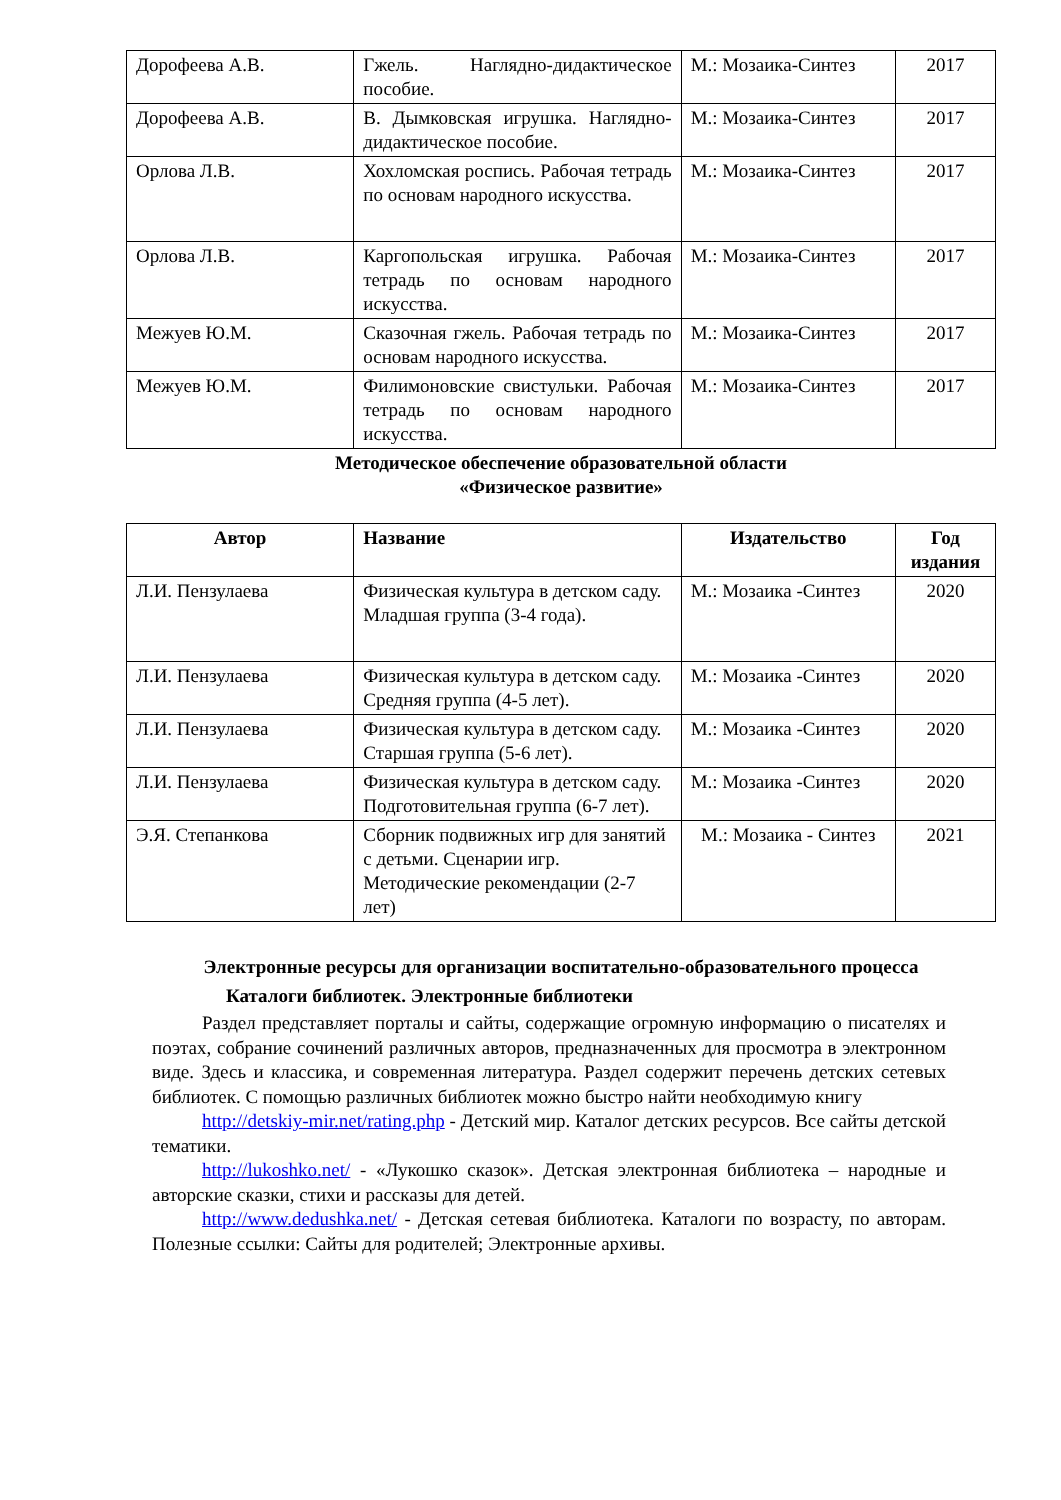| Дорофеева А.В. | Гжель. Наглядно-дидактическое пособие. | М.: Мозаика-Синтез | 2017 |
| Дорофеева А.В. | В. Дымковская игрушка. Наглядно-дидактическое пособие. | М.: Мозаика-Синтез | 2017 |
| Орлова Л.В. | Хохломская роспись. Рабочая тетрадь по основам народного искусства. | М.: Мозаика-Синтез | 2017 |
| Орлова Л.В. | Каргопольская игрушка. Рабочая тетрадь по основам народного искусства. | М.: Мозаика-Синтез | 2017 |
| Межуев Ю.М. | Сказочная гжель. Рабочая тетрадь по основам народного искусства. | М.: Мозаика-Синтез | 2017 |
| Межуев Ю.М. | Филимоновские свистульки. Рабочая тетрадь по основам народного искусства. | М.: Мозаика-Синтез | 2017 |
Методическое обеспечение образовательной области
«Физическое развитие»
| Автор | Название | Издательство | Год издания |
| --- | --- | --- | --- |
| Л.И. Пензулаева | Физическая культура в детском саду. Младшая группа (3-4 года). | М.: Мозаика -Синтез | 2020 |
| Л.И. Пензулаева | Физическая культура в детском саду. Средняя группа (4-5 лет). | М.: Мозаика -Синтез | 2020 |
| Л.И. Пензулаева | Физическая культура в детском саду. Старшая группа (5-6 лет). | М.: Мозаика -Синтез | 2020 |
| Л.И. Пензулаева | Физическая культура в детском саду. Подготовительная группа (6-7 лет). | М.: Мозаика -Синтез | 2020 |
| Э.Я. Степанкова | Сборник подвижных игр для занятий с детьми. Сценарии игр. Методические рекомендации (2-7 лет) | М.: Мозаика - Синтез | 2021 |
Электронные ресурсы для организации воспитательно-образовательного процесса
Каталоги библиотек. Электронные библиотеки
Раздел представляет порталы и сайты, содержащие огромную информацию о писателях и поэтах, собрание сочинений различных авторов, предназначенных для просмотра в электронном виде. Здесь и классика, и современная литература. Раздел содержит перечень детских сетевых библиотек. С помощью различных библиотек можно быстро найти необходимую книгу
http://detskiy-mir.net/rating.php - Детский мир. Каталог детских ресурсов. Все сайты детской тематики.
http://lukoshko.net/ - «Лукошко сказок». Детская электронная библиотека – народные и авторские сказки, стихи и рассказы для детей.
http://www.dedushka.net/ - Детская сетевая библиотека. Каталоги по возрасту, по авторам. Полезные ссылки: Сайты для родителей; Электронные архивы.